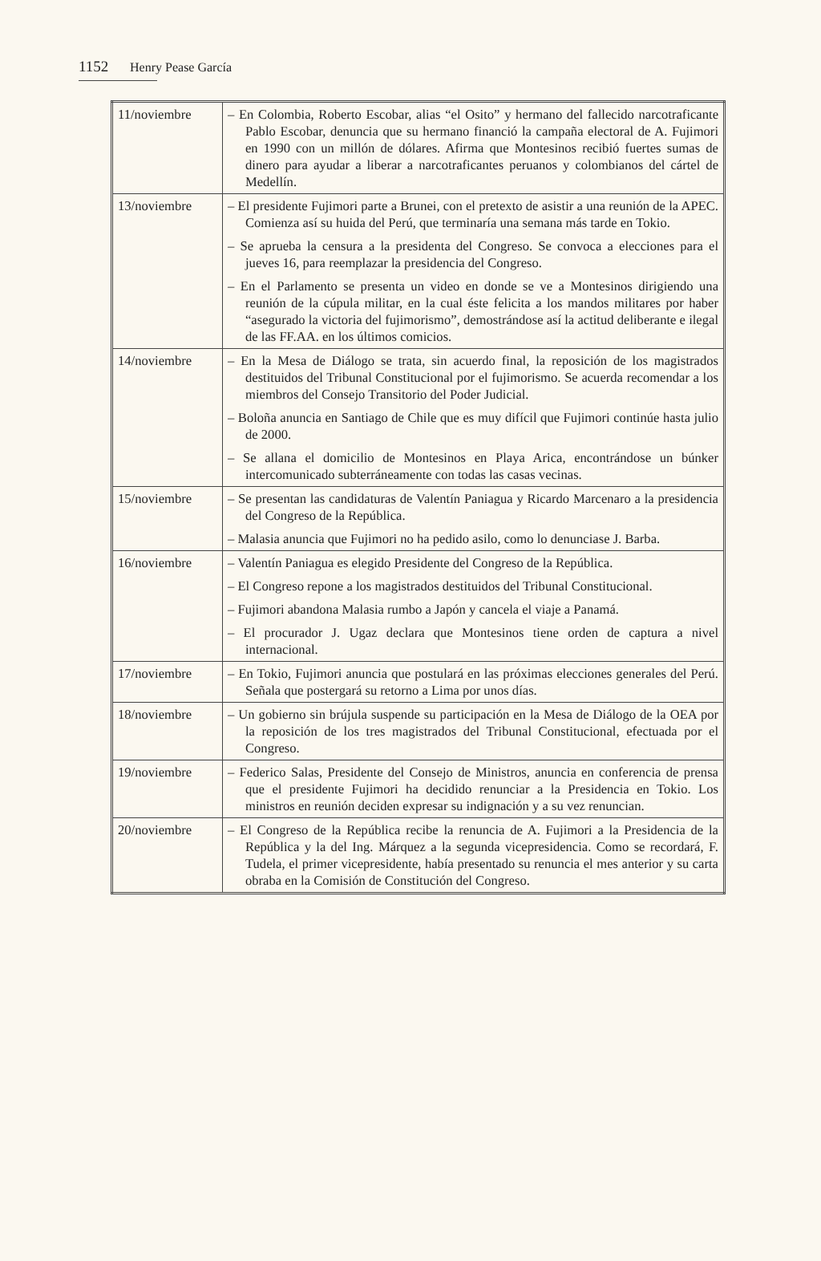1152 Henry Pease García
| 11/noviembre | – En Colombia, Roberto Escobar, alias “el Osito” y hermano del fallecido narcotraficante Pablo Escobar, denuncia que su hermano financió la campaña electoral de A. Fujimori en 1990 con un millón de dólares. Afirma que Montesinos recibió fuertes sumas de dinero para ayudar a liberar a narcotraficantes peruanos y colombianos del cártel de Medellín. |
| 13/noviembre | – El presidente Fujimori parte a Brunei, con el pretexto de asistir a una reunión de la APEC. Comienza así su huida del Perú, que terminaría una semana más tarde en Tokio. – Se aprueba la censura a la presidenta del Congreso. Se convoca a elecciones para el jueves 16, para reemplazar la presidencia del Congreso. – En el Parlamento se presenta un video en donde se ve a Montesinos dirigiendo una reunión de la cúpula militar, en la cual éste felicita a los mandos militares por haber “asegurado la victoria del fujimorismo”, demostrándose así la actitud deliberante e ilegal de las FF.AA. en los últimos comicios. |
| 14/noviembre | – En la Mesa de Diálogo se trata, sin acuerdo final, la reposición de los magistrados destituidos del Tribunal Constitucional por el fujimorismo. Se acuerda recomendar a los miembros del Consejo Transitorio del Poder Judicial. – Boloña anuncia en Santiago de Chile que es muy difícil que Fujimori continúe hasta julio de 2000. – Se allana el domicilio de Montesinos en Playa Arica, encontrándose un búnker intercomunicado subterráneamente con todas las casas vecinas. |
| 15/noviembre | – Se presentan las candidaturas de Valentín Paniagua y Ricardo Marcenaro a la presidencia del Congreso de la República. – Malasia anuncia que Fujimori no ha pedido asilo, como lo denunciase J. Barba. |
| 16/noviembre | – Valentín Paniagua es elegido Presidente del Congreso de la República. – El Congreso repone a los magistrados destituidos del Tribunal Constitucional. – Fujimori abandona Malasia rumbo a Japón y cancela el viaje a Panamá. – El procurador J. Ugaz declara que Montesinos tiene orden de captura a nivel internacional. |
| 17/noviembre | – En Tokio, Fujimori anuncia que postulará en las próximas elecciones generales del Perú. Señala que postergará su retorno a Lima por unos días. |
| 18/noviembre | – Un gobierno sin brújula suspende su participación en la Mesa de Diálogo de la OEA por la reposición de los tres magistrados del Tribunal Constitucional, efectuada por el Congreso. |
| 19/noviembre | – Federico Salas, Presidente del Consejo de Ministros, anuncia en conferencia de prensa que el presidente Fujimori ha decidido renunciar a la Presidencia en Tokio. Los ministros en reunión deciden expresar su indignación y a su vez renuncian. |
| 20/noviembre | – El Congreso de la República recibe la renuncia de A. Fujimori a la Presidencia de la República y la del Ing. Márquez a la segunda vicepresidencia. Como se recordará, F. Tudela, el primer vicepresidente, había presentado su renuncia el mes anterior y su carta obraba en la Comisión de Constitución del Congreso. |